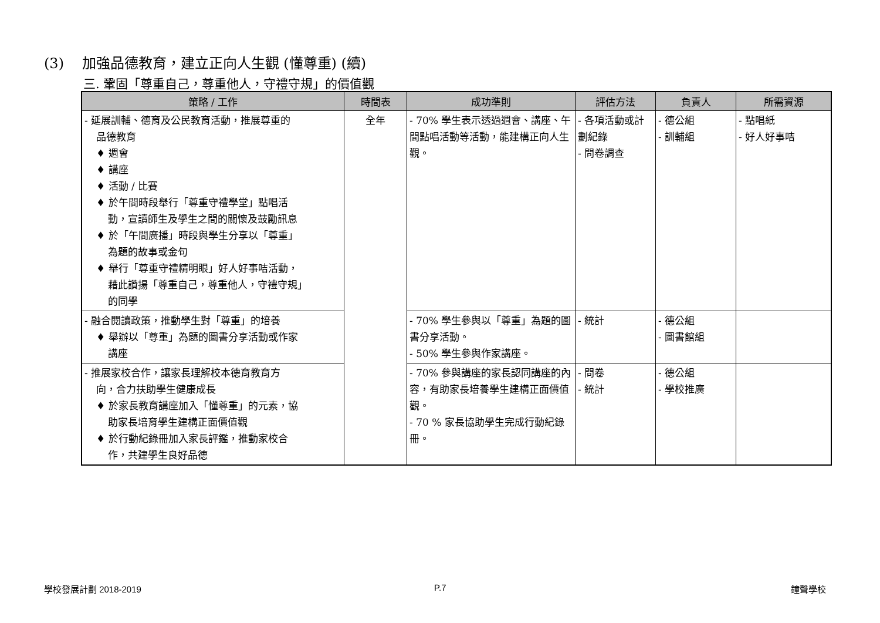(3) 加強品德教育，建立正向人生觀 (懂尊重) (續)
三. 鞏固「尊重自己，尊重他人，守禮守規」的價值觀
| 策略 / 工作 | 時間表 | 成功準則 | 評估方法 | 負責人 | 所需資源 |
| --- | --- | --- | --- | --- | --- |
| - 延展訓輔、德育及公民教育活動，推展尊重的 品德教育 ♦ 週會 ♦ 講座 ♦ 活動 / 比賽 ♦ 於午間時段舉行「尊重守禮學堂」點唱活 動，宣讀師生及學生之間的關懷及鼓勵訊息 ♦ 於「午間廣播」時段與學生分享以「尊重」 為題的故事或金句 ♦ 舉行「尊重守禮精明眼」好人好事咭活動， 藉此讚揚「尊重自己，尊重他人，守禮守規」 的同學 | 全年 | - 70% 學生表示透過週會、講座、午間點唱活動等活動，能建構正向人生觀。 | - 各項活動或計劃紀錄 - 問卷調查 | - 德公組 - 訓輔組 | - 點唱紙 - 好人好事咭 |
| - 融合閱讀政策，推動學生對「尊重」的培養 ♦ 舉辦以「尊重」為題的圖書分享活動或作家 講座 | | - 70% 學生參與以「尊重」為題的圖書分享活動。 - 50% 學生參與作家講座。 | - 統計 | - 德公組 - 圖書館組 | |
| - 推展家校合作，讓家長理解校本德育教育方 向，合力扶助學生健康成長 ♦ 於家長教育講座加入「懂尊重」的元素，協 助家長培育學生建構正面價值觀 ♦ 於行動紀錄冊加入家長評鑑，推動家校合 作，共建學生良好品德 | | - 70% 參與講座的家長認同講座的內容，有助家長培養學生建構正面價值觀。 - 70 % 家長協助學生完成行動紀錄冊。 | - 問卷 - 統計 | - 德公組 - 學校推廣 | |
學校發展計劃 2018-2019 P.7 鐘聲學校